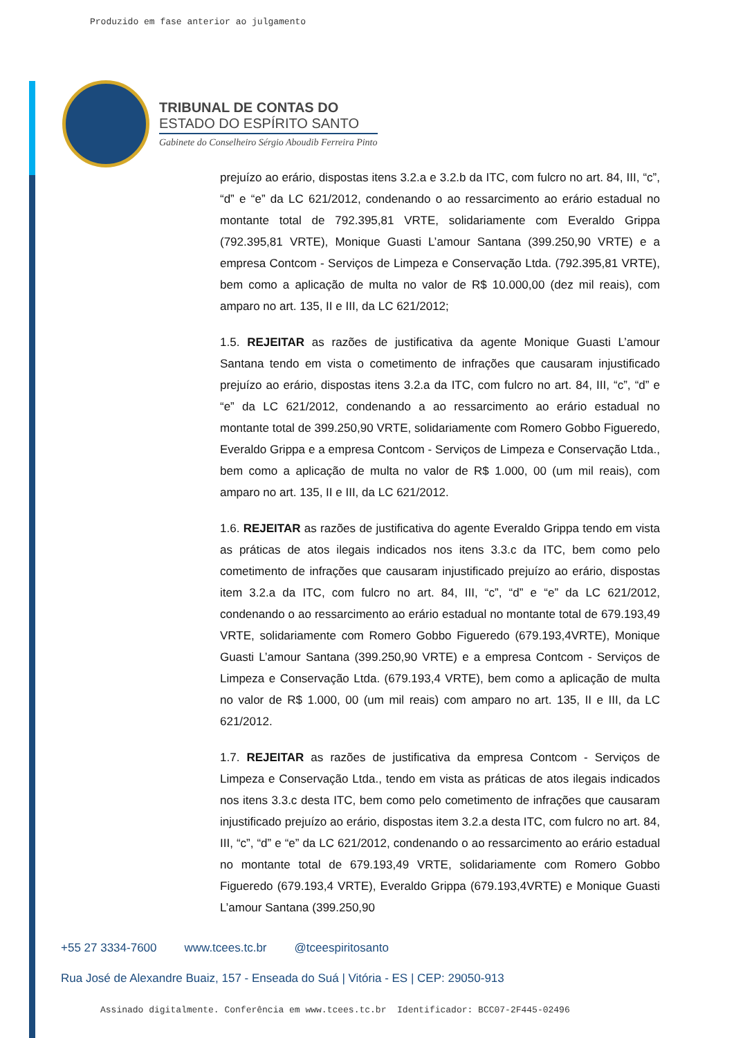Produzido em fase anterior ao julgamento
TRIBUNAL DE CONTAS DO
ESTADO DO ESPÍRITO SANTO
Gabinete do Conselheiro Sérgio Aboudib Ferreira Pinto
prejuízo ao erário, dispostas itens 3.2.a e 3.2.b da ITC, com fulcro no art. 84, III, “c”, “d” e “e” da LC 621/2012, condenando o ao ressarcimento ao erário estadual no montante total de 792.395,81 VRTE, solidariamente com Everaldo Grippa (792.395,81 VRTE), Monique Guasti L’amour Santana (399.250,90 VRTE) e a empresa Contcom - Serviços de Limpeza e Conservação Ltda. (792.395,81 VRTE), bem como a aplicação de multa no valor de R$ 10.000,00 (dez mil reais), com amparo no art. 135, II e III, da LC 621/2012;
1.5. REJEITAR as razões de justificativa da agente Monique Guasti L’amour Santana tendo em vista o cometimento de infrações que causaram injustificado prejuízo ao erário, dispostas itens 3.2.a da ITC, com fulcro no art. 84, III, “c”, “d” e “e” da LC 621/2012, condenando a ao ressarcimento ao erário estadual no montante total de 399.250,90 VRTE, solidariamente com Romero Gobbo Figueredo, Everaldo Grippa e a empresa Contcom - Serviços de Limpeza e Conservação Ltda., bem como a aplicação de multa no valor de R$ 1.000, 00 (um mil reais), com amparo no art. 135, II e III, da LC 621/2012.
1.6. REJEITAR as razões de justificativa do agente Everaldo Grippa tendo em vista as práticas de atos ilegais indicados nos itens 3.3.c da ITC, bem como pelo cometimento de infrações que causaram injustificado prejuízo ao erário, dispostas item 3.2.a da ITC, com fulcro no art. 84, III, “c”, “d” e “e” da LC 621/2012, condenando o ao ressarcimento ao erário estadual no montante total de 679.193,49 VRTE, solidariamente com Romero Gobbo Figueredo (679.193,4VRTE), Monique Guasti L’amour Santana (399.250,90 VRTE) e a empresa Contcom - Serviços de Limpeza e Conservação Ltda. (679.193,4 VRTE), bem como a aplicação de multa no valor de R$ 1.000, 00 (um mil reais) com amparo no art. 135, II e III, da LC 621/2012.
1.7. REJEITAR as razões de justificativa da empresa Contcom - Serviços de Limpeza e Conservação Ltda., tendo em vista as práticas de atos ilegais indicados nos itens 3.3.c desta ITC, bem como pelo cometimento de infrações que causaram injustificado prejuízo ao erário, dispostas item 3.2.a desta ITC, com fulcro no art. 84, III, “c”, “d” e “e” da LC 621/2012, condenando o ao ressarcimento ao erário estadual no montante total de 679.193,49 VRTE, solidariamente com Romero Gobbo Figueredo (679.193,4 VRTE), Everaldo Grippa (679.193,4VRTE) e Monique Guasti L’amour Santana (399.250,90
+55 27 3334-7600 www.tcees.tc.br @tceespiritosanto
Rua José de Alexandre Buaiz, 157 - Enseada do Suá | Vitória - ES | CEP: 29050-913
Assinado digitalmente. Conferência em www.tcees.tc.br Identificador: BCC07-2F445-02496